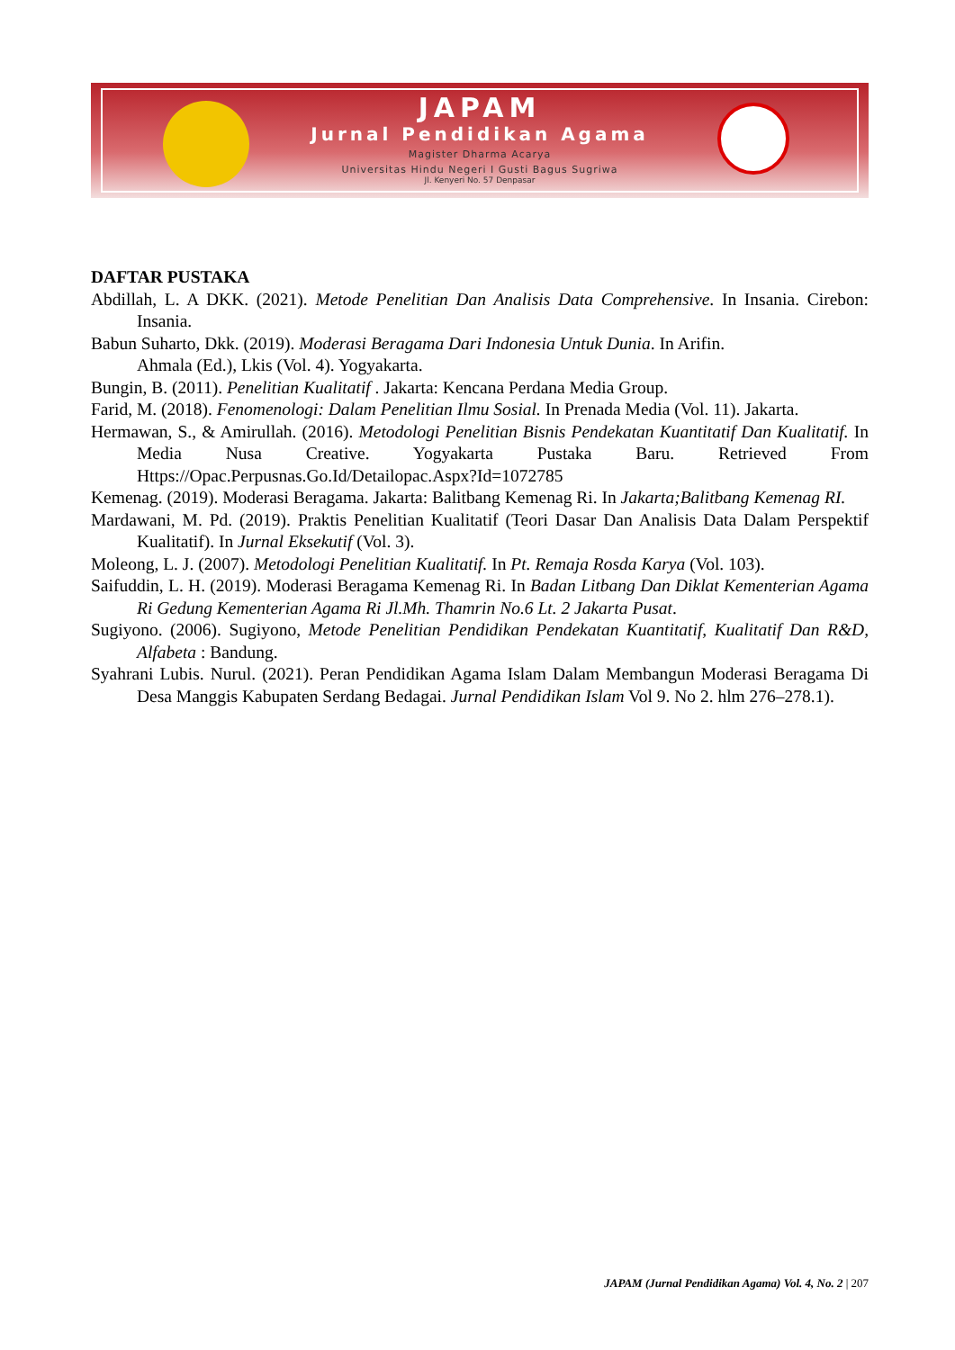JAPAM
Jurnal Pendidikan Agama
Magister Dharma Acarya
Universitas Hindu Negeri I Gusti Bagus Sugriwa
Jl. Kenyeri No. 57 Denpasar
DAFTAR PUSTAKA
Abdillah, L. A DKK. (2021). Metode Penelitian Dan Analisis Data Comprehensive. In Insania. Cirebon: Insania.
Babun Suharto, Dkk. (2019). Moderasi Beragama Dari Indonesia Untuk Dunia. In Arifin.
Ahmala (Ed.), Lkis (Vol. 4). Yogyakarta.
Bungin, B. (2011). Penelitian Kualitatif . Jakarta: Kencana Perdana Media Group.
Farid, M. (2018). Fenomenologi: Dalam Penelitian Ilmu Sosial. In Prenada Media (Vol. 11). Jakarta.
Hermawan, S., & Amirullah. (2016). Metodologi Penelitian Bisnis Pendekatan Kuantitatif Dan Kualitatif. In Media Nusa Creative. Yogyakarta Pustaka Baru. Retrieved From Https://Opac.Perpusnas.Go.Id/Detailopac.Aspx?Id=1072785
Kemenag. (2019). Moderasi Beragama. Jakarta: Balitbang Kemenag Ri. In Jakarta;Balitbang Kemenag RI.
Mardawani, M. Pd. (2019). Praktis Penelitian Kualitatif (Teori Dasar Dan Analisis Data Dalam Perspektif Kualitatif). In Jurnal Eksekutif (Vol. 3).
Moleong, L. J. (2007). Metodologi Penelitian Kualitatif. In Pt. Remaja Rosda Karya (Vol. 103).
Saifuddin, L. H. (2019). Moderasi Beragama Kemenag Ri. In Badan Litbang Dan Diklat Kementerian Agama Ri Gedung Kementerian Agama Ri Jl.Mh. Thamrin No.6 Lt. 2 Jakarta Pusat.
Sugiyono. (2006). Sugiyono, Metode Penelitian Pendidikan Pendekatan Kuantitatif, Kualitatif Dan R&D, Alfabeta : Bandung.
Syahrani Lubis. Nurul. (2021). Peran Pendidikan Agama Islam Dalam Membangun Moderasi Beragama Di Desa Manggis Kabupaten Serdang Bedagai. Jurnal Pendidikan Islam Vol 9. No 2. hlm 276–278.1).
JAPAM (Jurnal Pendidikan Agama) Vol. 4, No. 2 | 207